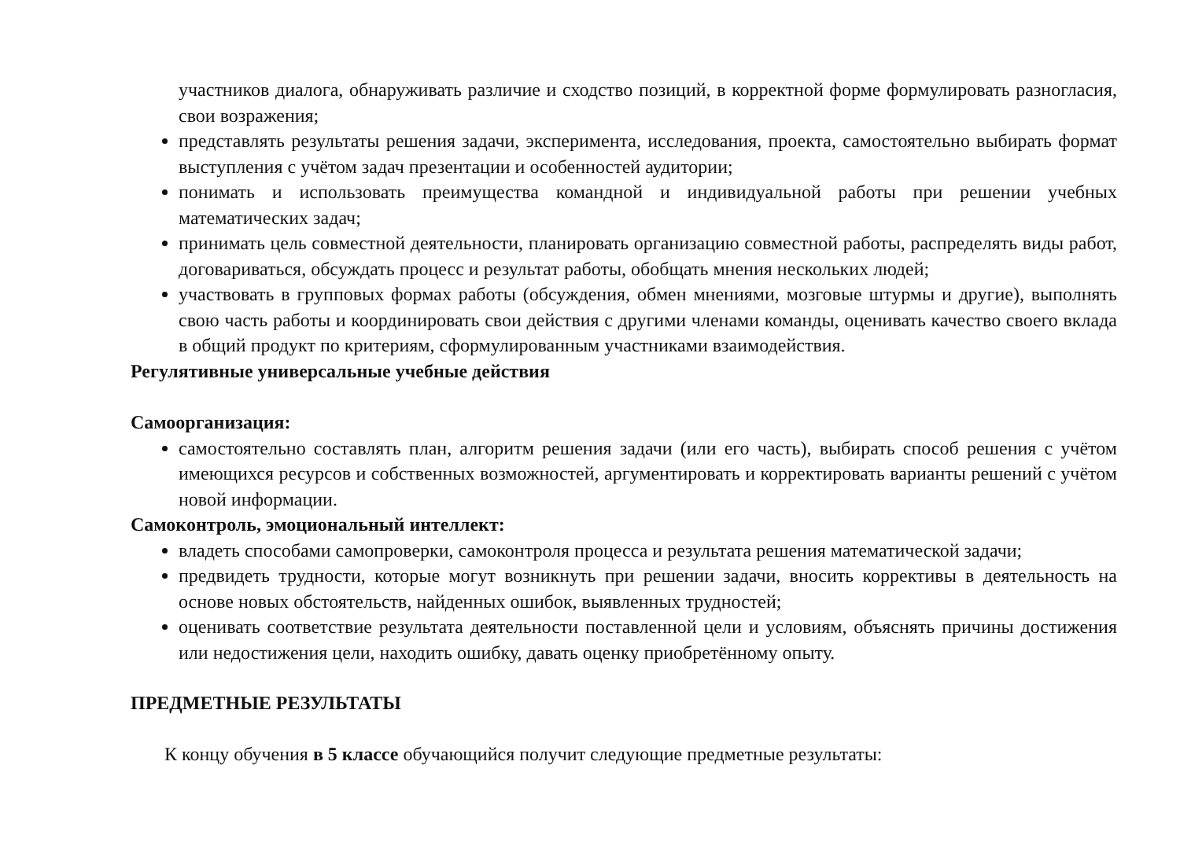участников диалога, обнаруживать различие и сходство позиций, в корректной форме формулировать разногласия, свои возражения;
представлять результаты решения задачи, эксперимента, исследования, проекта, самостоятельно выбирать формат выступления с учётом задач презентации и особенностей аудитории;
понимать и использовать преимущества командной и индивидуальной работы при решении учебных математических задач;
принимать цель совместной деятельности, планировать организацию совместной работы, распределять виды работ, договариваться, обсуждать процесс и результат работы, обобщать мнения нескольких людей;
участвовать в групповых формах работы (обсуждения, обмен мнениями, мозговые штурмы и другие), выполнять свою часть работы и координировать свои действия с другими членами команды, оценивать качество своего вклада в общий продукт по критериям, сформулированным участниками взаимодействия.
Регулятивные универсальные учебные действия
Самоорганизация:
самостоятельно составлять план, алгоритм решения задачи (или его часть), выбирать способ решения с учётом имеющихся ресурсов и собственных возможностей, аргументировать и корректировать варианты решений с учётом новой информации.
Самоконтроль, эмоциональный интеллект:
владеть способами самопроверки, самоконтроля процесса и результата решения математической задачи;
предвидеть трудности, которые могут возникнуть при решении задачи, вносить коррективы в деятельность на основе новых обстоятельств, найденных ошибок, выявленных трудностей;
оценивать соответствие результата деятельности поставленной цели и условиям, объяснять причины достижения или недостижения цели, находить ошибку, давать оценку приобретённому опыту.
ПРЕДМЕТНЫЕ РЕЗУЛЬТАТЫ
К концу обучения в 5 классе обучающийся получит следующие предметные результаты: